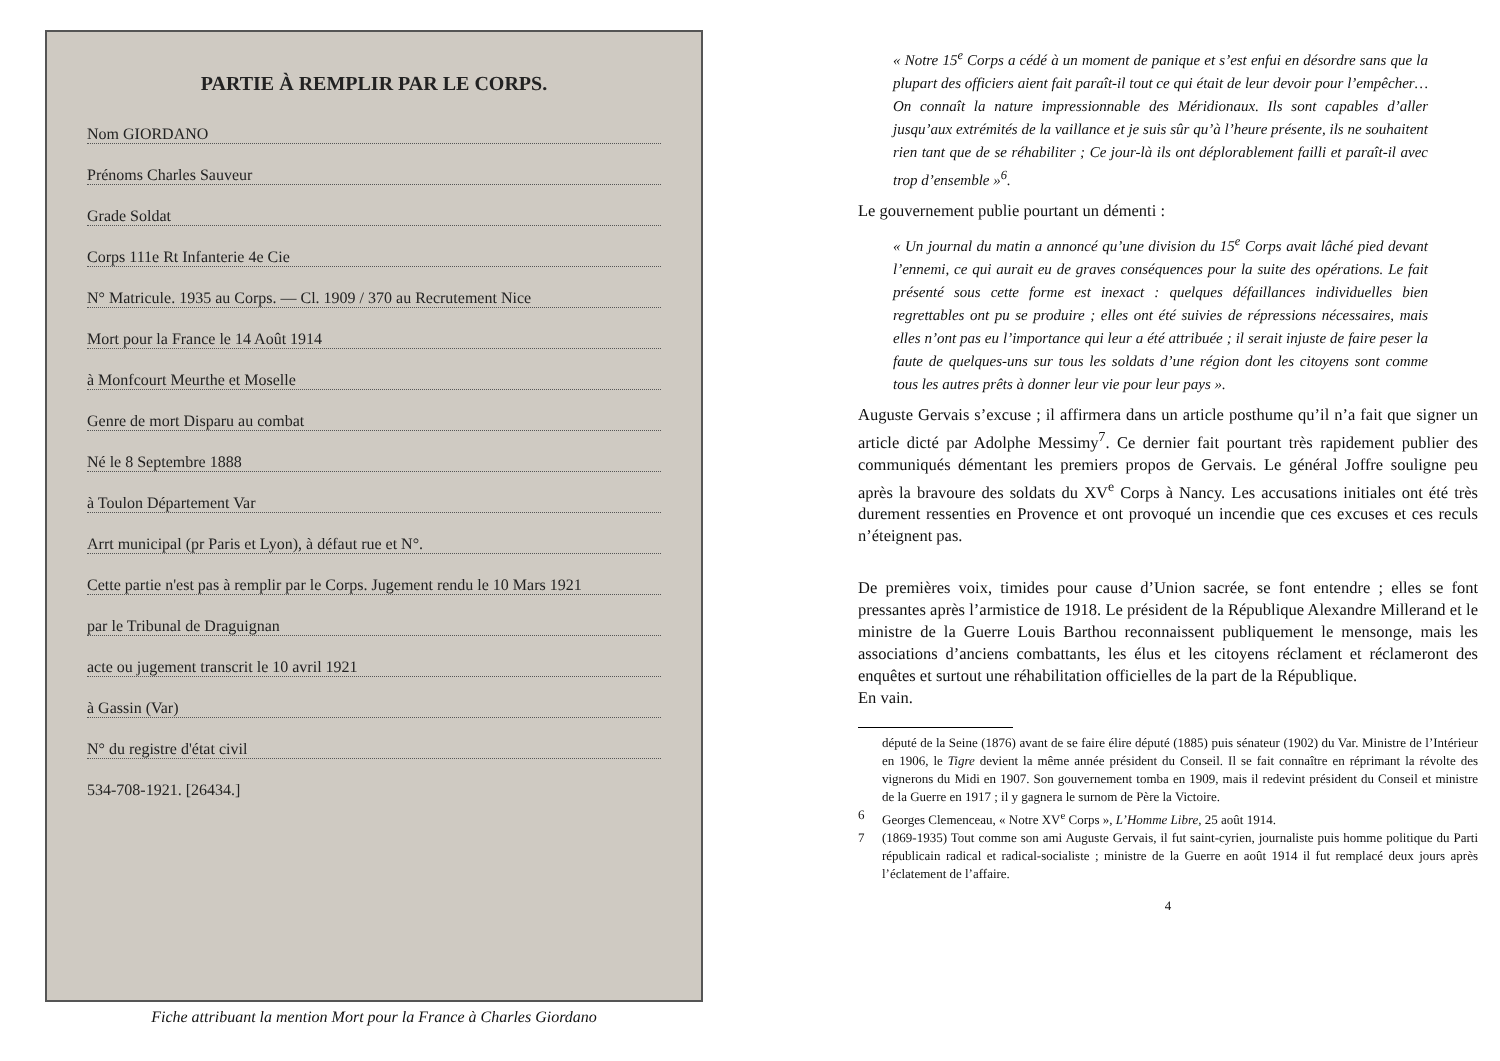PARTIE À REMPLIR PAR LE CORPS.
Nom GIORDANO
Prénoms Charles Sauveur
Grade Soldat
Corps 111e Rt Infanterie 4e Cie
N° Matricule. 1935 au Corps. — Cl. 1909 / 370 au Recrutement Nice
Mort pour la France le 14 Août 1914
à Monfcourt Meurthe et Moselle
Genre de mort Disparu au combat
Né le 8 Septembre 1888
à Toulon Département Var
Arrt municipal (pr Paris et Lyon), à défaut rue et N°.
Cette partie n'est pas à remplir par le Corps. Jugement rendu le 10 Mars 1921
par le Tribunal de Draguignan
acte ou jugement transcrit le 10 avril 1921
à Gassin (Var)
N° du registre d'état civil
534-708-1921. [26434.]
Fiche attribuant la mention Mort pour la France à Charles Giordano
« Notre 15<sup>e</sup> Corps a cédé à un moment de panique et s’est enfui en désordre sans que la plupart des officiers aient fait paraît-il tout ce qui était de leur devoir pour l’empêcher… On connaît la nature impressionnable des Méridionaux. Ils sont capables d’aller jusqu’aux extrémités de la vaillance et je suis sûr qu’à l’heure présente, ils ne souhaitent rien tant que de se réhabiliter ; Ce jour-là ils ont déplorablement failli et paraît-il avec trop d’ensemble »<sup>6</sup>.
Le gouvernement publie pourtant un démenti :
« Un journal du matin a annoncé qu’une division du 15<sup>e</sup> Corps avait lâché pied devant l’ennemi, ce qui aurait eu de graves conséquences pour la suite des opérations. Le fait présenté sous cette forme est inexact : quelques défaillances individuelles bien regrettables ont pu se produire ; elles ont été suivies de répressions nécessaires, mais elles n’ont pas eu l’importance qui leur a été attribuée ; il serait injuste de faire peser la faute de quelques-uns sur tous les soldats d’une région dont les citoyens sont comme tous les autres prêts à donner leur vie pour leur pays ».
Auguste Gervais s’excuse ; il affirmera dans un article posthume qu’il n’a fait que signer un article dicté par Adolphe Messimy<sup>7</sup>. Ce dernier fait pourtant très rapidement publier des communiqués démentant les premiers propos de Gervais. Le général Joffre souligne peu après la bravoure des soldats du XV<sup>e</sup> Corps à Nancy. Les accusations initiales ont été très durement ressenties en Provence et ont provoqué un incendie que ces excuses et ces reculs n’éteignent pas.
De premières voix, timides pour cause d’Union sacrée, se font entendre ; elles se font pressantes après l’armistice de 1918. Le président de la République Alexandre Millerand et le ministre de la Guerre Louis Barthou reconnaissent publiquement le mensonge, mais les associations d’anciens combattants, les élus et les citoyens réclament et réclameront des enquêtes et surtout une réhabilitation officielles de la part de la République.
En vain.
député de la Seine (1876) avant de se faire élire député (1885) puis sénateur (1902) du Var. Ministre de l’Intérieur en 1906, le Tigre devient la même année président du Conseil. Il se fait connaître en réprimant la révolte des vignerons du Midi en 1907. Son gouvernement tomba en 1909, mais il redevint président du Conseil et ministre de la Guerre en 1917 ; il y gagnera le surnom de Père la Victoire.
6 Georges Clemenceau, « Notre XV<sup>e</sup> Corps », L’Homme Libre, 25 août 1914.
7 (1869-1935) Tout comme son ami Auguste Gervais, il fut saint-cyrien, journaliste puis homme politique du Parti républicain radical et radical-socialiste ; ministre de la Guerre en août 1914 il fut remplacé deux jours après l’éclatement de l’affaire.
4